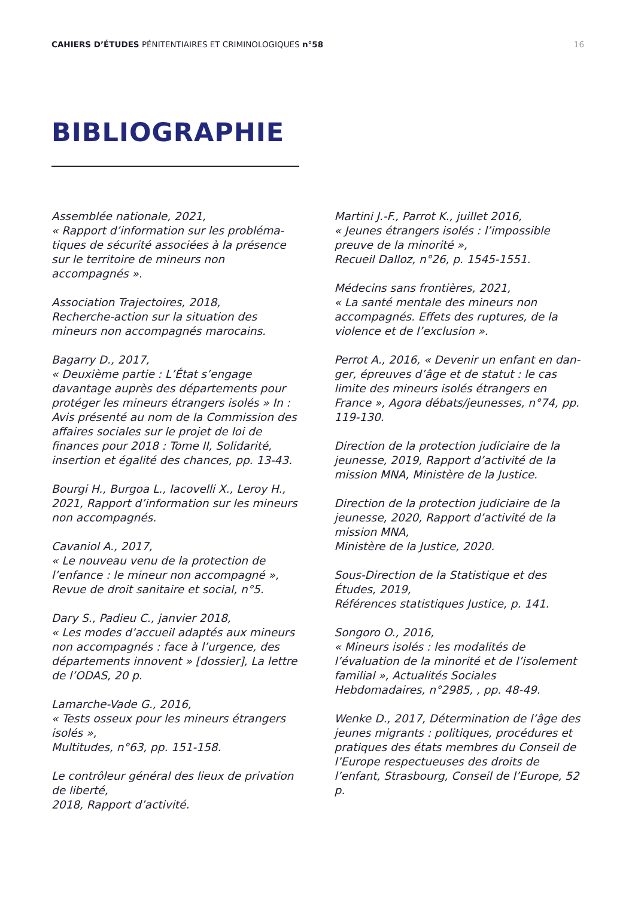CAHIERS D’ÉTUDES PÉNITENTIAIRES ET CRIMINOLOGIQUES n°58 16
BIBLIOGRAPHIE
Assemblée nationale, 2021,
« Rapport d’information sur les probléma-tiques de sécurité associées à la présence sur le territoire de mineurs non accompagnés ».
Association Trajectoires, 2018,
Recherche-action sur la situation des mineurs non accompagnés marocains.
Bagarry D., 2017,
« Deuxième partie : L’État s’engage davantage auprès des départements pour protéger les mineurs étrangers isolés » In : Avis présenté au nom de la Commission des affaires sociales sur le projet de loi de finances pour 2018 : Tome II, Solidarité, insertion et égalité des chances, pp. 13-43.
Bourgi H., Burgoa L., Iacovelli X., Leroy H., 2021, Rapport d’information sur les mineurs non accompagnés.
Cavaniol A., 2017,
« Le nouveau venu de la protection de l’enfance : le mineur non accompagné », Revue de droit sanitaire et social, n°5.
Dary S., Padieu C., janvier 2018,
« Les modes d’accueil adaptés aux mineurs non accompagnés : face à l’urgence, des départements innovent » [dossier], La lettre de l’ODAS, 20 p.
Lamarche-Vade G., 2016,
« Tests osseux pour les mineurs étrangers isolés »,
Multitudes, n°63, pp. 151-158.
Le contrôleur général des lieux de privation de liberté,
2018, Rapport d’activité.
Martini J.-F., Parrot K., juillet 2016,
« Jeunes étrangers isolés : l’impossible preuve de la minorité »,
Recueil Dalloz, n°26, p. 1545-1551.
Médecins sans frontières, 2021,
« La santé mentale des mineurs non accompagnés. Effets des ruptures, de la violence et de l’exclusion ».
Perrot A., 2016, « Devenir un enfant en dan-ger, épreuves d’âge et de statut : le cas limite des mineurs isolés étrangers en France », Agora débats/jeunesses, n°74, pp. 119-130.
Direction de la protection judiciaire de la jeunesse, 2019, Rapport d’activité de la mission MNA, Ministère de la Justice.
Direction de la protection judiciaire de la jeunesse, 2020, Rapport d’activité de la mission MNA,
Ministère de la Justice, 2020.
Sous-Direction de la Statistique et des Études, 2019,
Références statistiques Justice, p. 141.
Songoro O., 2016,
« Mineurs isolés : les modalités de l’évaluation de la minorité et de l’isolement familial », Actualités Sociales Hebdomadaires, n°2985, , pp. 48-49.
Wenke D., 2017, Détermination de l’âge des jeunes migrants : politiques, procédures et pratiques des états membres du Conseil de l’Europe respectueuses des droits de l’enfant, Strasbourg, Conseil de l’Europe, 52 p.